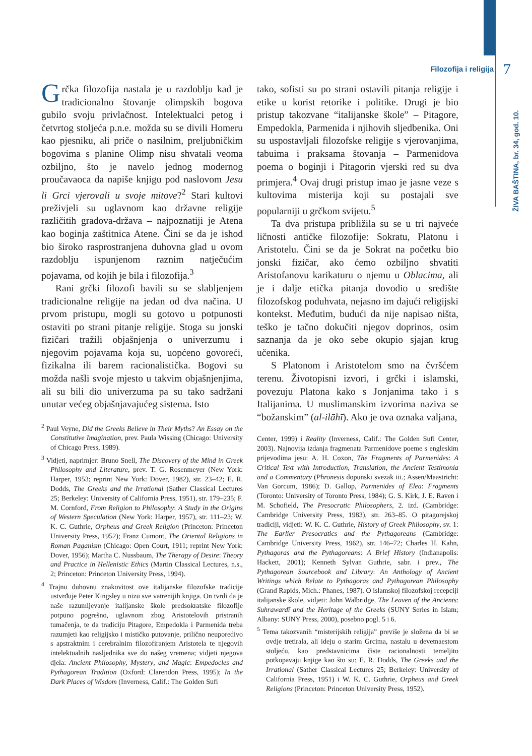Filozofija i religija 7
ŽIVA BAŠTINA, br. 34, god. 10.
Grčka filozofija nastala je u razdoblju kad je tradicionalno štovanje olimpskih bogova gubilo svoju privlačnost. Intelektualci petog i četvrtog stoljeća p.n.e. možda su se divili Homeru kao pjesniku, ali priče o nasilnim, preljubničkim bogovima s planine Olimp nisu shvatali veoma ozbiljno, što je navelo jednog modernog proučavaoca da napiše knjigu pod naslovom Jesu li Grci vjerovali u svoje mitove?<sup>2</sup> Stari kultovi preživjeli su uglavnom kao državne religije različitih gradova-država – najpoznatiji je Atena kao boginja zaštitnica Atene. Čini se da je ishod bio široko rasprostranjena duhovna glad u ovom razdoblju ispunjenom raznim natječućim pojavama, od kojih je bila i filozofija.<sup>3</sup>
Rani grčki filozofi bavili su se slabljenjem tradicionalne religije na jedan od dva načina. U prvom pristupu, mogli su gotovo u potpunosti ostaviti po strani pitanje religije. Stoga su jonski fizičari tražili objašnjenja o univerzumu i njegovim pojavama koja su, uopćeno govoreći, fizikalna ili barem racionalistička. Bogovi su možda našli svoje mjesto u takvim objašnjenjima, ali su bili dio univerzuma pa su tako sadržani unutar većeg objašnjavajućeg sistema. Isto
<sup>2</sup> Paul Veyne, Did the Greeks Believe in Their Myths? An Essay on the Constitutive Imagination, prev. Paula Wissing (Chicago: University of Chicago Press, 1989).
<sup>3</sup> Vidjeti, naprimjer: Bruno Snell, The Discovery of the Mind in Greek Philosophy and Literature, prev. T. G. Rosenmeyer (New York: Harper, 1953; reprint New York: Dover, 1982), str. 23–42; E. R. Dodds, The Greeks and the Irrational (Sather Classical Lectures 25; Berkeley: University of California Press, 1951), str. 179–235; F. M. Cornford, From Religion to Philosophy: A Study in the Origins of Western Speculation (New York: Harper, 1957), str. 111–23; W. K. C. Guthrie, Orpheus and Greek Religion (Princeton: Princeton University Press, 1952); Franz Cumont, The Oriental Religions in Roman Paganism (Chicago: Open Court, 1911; reprint New York: Dover, 1956); Martha C. Nussbaum, The Therapy of Desire: Theory and Practice in Hellenistic Ethics (Martin Classical Lectures, n.s., 2; Princeton: Princeton University Press, 1994).
<sup>4</sup> Trajnu duhovnu znakovitost ove italijanske filozofske tradicije ustvrđuje Peter Kingsley u nizu sve vatrenijih knjiga. On tvrdi da je naše razumijevanje italijanske škole predsokratske filozofije potpuno pogrešno, uglavnom zbog Aristotelovih pristranih tumačenja, te da tradiciju Pitagore, Empedokla i Parmenida treba razumjeti kao religijsko i mističko putovanje, prilično neuporedivo s apstraktnim i cerebralnim filozofiranjem Aristotela te njegovih intelektualnih nasljednika sve do našeg vremena; vidjeti njegova djela: Ancient Philosophy, Mystery, and Magic: Empedocles and Pythagorean Tradition (Oxford: Clarendon Press, 1995); In the Dark Places of Wisdom (Inverness, Calif.: The Golden Sufi
tako, sofisti su po strani ostavili pitanja religije i etike u korist retorike i politike. Drugi je bio pristup takozvane “italijanske škole” – Pitagore, Empedokla, Parmenida i njihovih sljedbenika. Oni su uspostavljali filozofske religije s vjerovanjima, tabuima i praksama štovanja – Parmenidova poema o boginji i Pitagorin vjerski red su dva primjera.<sup>4</sup> Ovaj drugi pristup imao je jasne veze s kultovima misterija koji su postajali sve popularniji u grčkom svijetu.<sup>5</sup>
Ta dva pristupa približila su se u tri najveće ličnosti antičke filozofije: Sokratu, Platonu i Aristotelu. Čini se da je Sokrat na početku bio jonski fizičar, ako ćemo ozbiljno shvatiti Aristofanovu karikaturu o njemu u Oblacima, ali je i dalje etička pitanja dovodio u središte filozofskog poduhvata, nejasno im dajući religijski kontekst. Međutim, budući da nije napisao ništa, teško je tačno dokučiti njegov doprinos, osim saznanja da je oko sebe okupio sjajan krug učenika.
S Platonom i Aristotelom smo na čvršćem terenu. Životopisni izvori, i grčki i islamski, povezuju Platona kako s Jonjanima tako i s Italijanima. U muslimanskim izvorima naziva se “božanskim” (al-ilāhī). Ako je ova oznaka valjana,
Center, 1999) i Reality (Inverness, Calif.: The Golden Sufi Center, 2003). Najnovija izdanja fragmenata Parmenidove poeme s engleskim prijevodima jesu: A. H. Coxon, The Fragments of Parmenides: A Critical Text with Introduction, Translation, the Ancient Testimonia and a Commentary (Phronesis dopunski svezak iii.; Assen/Maastricht: Van Gorcum, 1986); D. Gallop, Parmenides of Elea: Fragments (Toronto: University of Toronto Press, 1984); G. S. Kirk, J. E. Raven i M. Schofield, The Presocratic Philosophers, 2. izd. (Cambridge: Cambridge University Press, 1983), str. 263–85. O pitagorejskoj tradiciji, vidjeti: W. K. C. Guthrie, History of Greek Philosophy, sv. 1: The Earlier Presocratics and the Pythagoreans (Cambridge: Cambridge University Press, 1962), str. 146–72; Charles H. Kahn, Pythagoras and the Pythagoreans: A Brief History (Indianapolis: Hackett, 2001); Kenneth Sylvan Guthrie, sabr. i prev., The Pythagorean Sourcebook and Library: An Anthology of Ancient Writings which Relate to Pythagoras and Pythagorean Philosophy (Grand Rapids, Mich.: Phanes, 1987). O islamskoj filozofskoj recepciji italijanske škole, vidjeti: John Walbridge, The Leaven of the Ancients: Suhrawardī and the Heritage of the Greeks (SUNY Series in Islam; Albany: SUNY Press, 2000), posebno pogl. 5 i 6.
<sup>5</sup> Tema takozvanih “misterijskih religija” previše je složena da bi se ovdje tretirala, ali ideju o starim Grcima, nastalu u devetnaestom stoljeću, kao predstavnicima čiste racionalnosti temeljito potkopavaju knjige kao što su: E. R. Dodds, The Greeks and the Irrational (Sather Classical Lectures 25; Berkeley: University of California Press, 1951) i W. K. C. Guthrie, Orpheus and Greek Religions (Princeton: Princeton University Press, 1952).